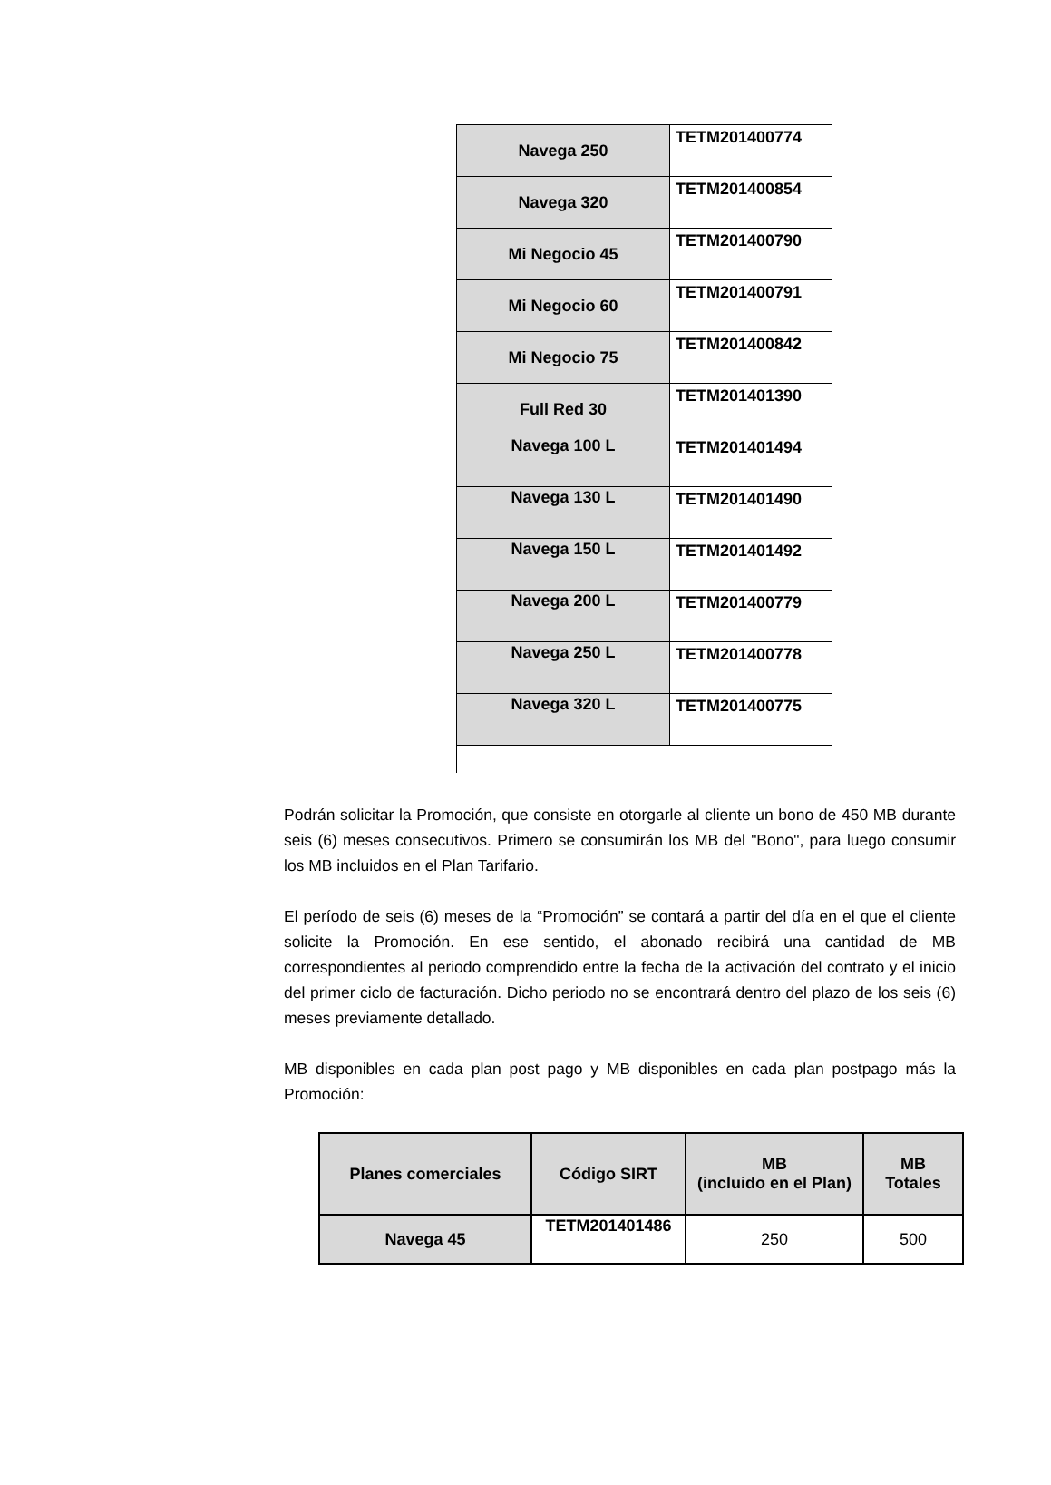| Navega 250 | TETM201400774 |
| Navega 320 | TETM201400854 |
| Mi Negocio 45 | TETM201400790 |
| Mi Negocio 60 | TETM201400791 |
| Mi Negocio 75 | TETM201400842 |
| Full Red 30 | TETM201401390 |
| Navega 100 L | TETM201401494 |
| Navega 130 L | TETM201401490 |
| Navega 150 L | TETM201401492 |
| Navega 200 L | TETM201400779 |
| Navega 250 L | TETM201400778 |
| Navega 320 L | TETM201400775 |
Podrán solicitar la Promoción, que consiste en otorgarle al cliente un bono de 450 MB durante seis (6) meses consecutivos. Primero se consumirán los MB del "Bono", para luego consumir los MB incluidos en el Plan Tarifario.
El período de seis (6) meses de la “Promoción” se contará a partir del día en el que el cliente solicite la Promoción. En ese sentido, el abonado recibirá una cantidad de MB correspondientes al periodo comprendido entre la fecha de la activación del contrato y el inicio del primer ciclo de facturación. Dicho periodo no se encontrará dentro del plazo de los seis (6) meses previamente detallado.
MB disponibles en cada plan post pago y MB disponibles en cada plan postpago más la Promoción:
| Planes comerciales | Código SIRT | MB (incluido en el Plan) | MB Totales |
| --- | --- | --- | --- |
| Navega 45 | TETM201401486 | 250 | 500 |